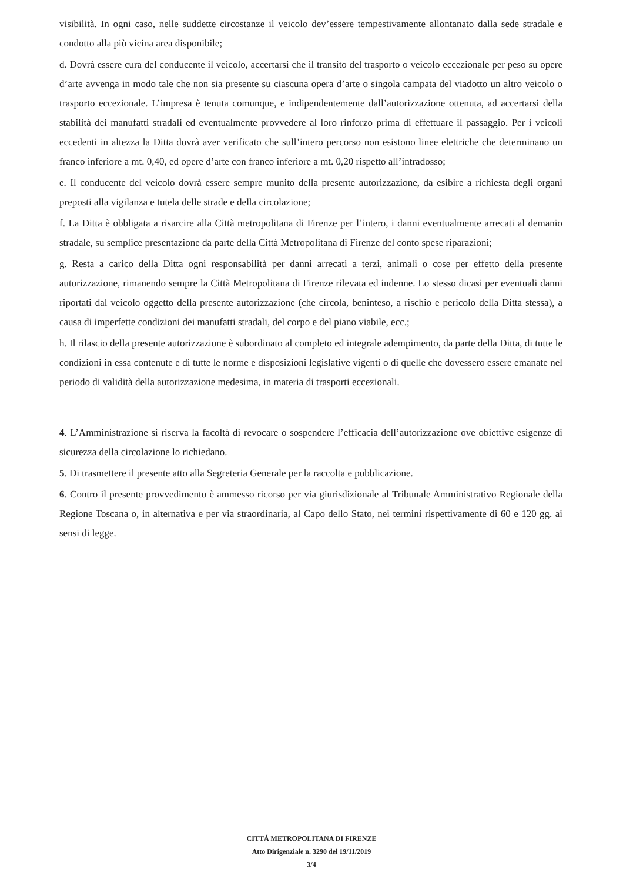visibilità. In ogni caso, nelle suddette circostanze il veicolo dev’essere tempestivamente allontanato dalla sede stradale e condotto alla più vicina area disponibile;
d. Dovrà essere cura del conducente il veicolo, accertarsi che il transito del trasporto o veicolo eccezionale per peso su opere d’arte avvenga in modo tale che non sia presente su ciascuna opera d’arte o singola campata del viadotto un altro veicolo o trasporto eccezionale. L’impresa è tenuta comunque, e indipendentemente dall’autorizzazione ottenuta, ad accertarsi della stabilità dei manufatti stradali ed eventualmente provvedere al loro rinforzo prima di effettuare il passaggio. Per i veicoli eccedenti in altezza la Ditta dovrà aver verificato che sull’intero percorso non esistono linee elettriche che determinano un franco inferiore a mt. 0,40, ed opere d’arte con franco inferiore a mt. 0,20 rispetto all’intradosso;
e. Il conducente del veicolo dovrà essere sempre munito della presente autorizzazione, da esibire a richiesta degli organi preposti alla vigilanza e tutela delle strade e della circolazione;
f. La Ditta è obbligata a risarcire alla Città metropolitana di Firenze per l’intero, i danni eventualmente arrecati al demanio stradale, su semplice presentazione da parte della Città Metropolitana di Firenze del conto spese riparazioni;
g. Resta a carico della Ditta ogni responsabilità per danni arrecati a terzi, animali o cose per effetto della presente autorizzazione, rimanendo sempre la Città Metropolitana di Firenze rilevata ed indenne. Lo stesso dicasi per eventuali danni riportati dal veicolo oggetto della presente autorizzazione (che circola, beninteso, a rischio e pericolo della Ditta stessa), a causa di imperfette condizioni dei manufatti stradali, del corpo e del piano viabile, ecc.;
h. Il rilascio della presente autorizzazione è subordinato al completo ed integrale adempimento, da parte della Ditta, di tutte le condizioni in essa contenute e di tutte le norme e disposizioni legislative vigenti o di quelle che dovessero essere emanate nel periodo di validità della autorizzazione medesima, in materia di trasporti eccezionali.
4. L’Amministrazione si riserva la facoltà di revocare o sospendere l’efficacia dell’autorizzazione ove obiettive esigenze di sicurezza della circolazione lo richiedano.
5. Di trasmettere il presente atto alla Segreteria Generale per la raccolta e pubblicazione.
6. Contro il presente provvedimento è ammesso ricorso per via giurisdizionale al Tribunale Amministrativo Regionale della Regione Toscana o, in alternativa e per via straordinaria, al Capo dello Stato, nei termini rispettivamente di 60 e 120 gg. ai sensi di legge.
CITTÁ METROPOLITANA DI FIRENZE
Atto Dirigenziale n. 3290 del 19/11/2019
3/4